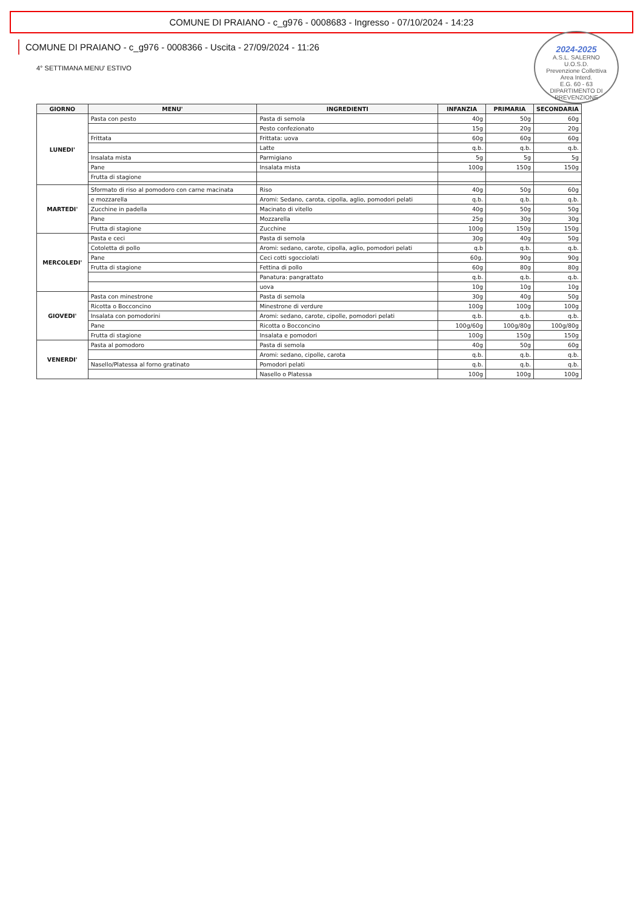COMUNE DI PRAIANO - c_g976 - 0008683 - Ingresso - 07/10/2024 - 14:23
2024-2025
A.S.L. SALERNO
U.O.S.D.
Prevenzione Collettiva
Area Interd.
E.G. 60 - 63
DIPARTIMENTO DI PREVENZIONE
COMUNE DI PRAIANO - c_g976 - 0008366 - Uscita - 27/09/2024 - 11:26
4° SETTIMANA MENU' ESTIVO
| GIORNO | MENU' | INGREDIENTI | INFANZIA | PRIMARIA | SECONDARIA |
| --- | --- | --- | --- | --- | --- |
| LUNEDI' | Pasta con pesto | Pasta di semola | 40g | 50g | 60g |
| | | Pesto confezionato | 15g | 20g | 20g |
| | Frittata | Frittata: uova | 60g | 60g | 60g |
| | | Latte | q.b. | q.b. | q.b. |
| | Insalata mista | Parmigiano | 5g | 5g | 5g |
| | Pane | Insalata mista | 100g | 150g | 150g |
| | Frutta di stagione | | | | |
| MARTEDI' | Sformato di riso al pomodoro con carne macinata | Riso | 40g | 50g | 60g |
| | e mozzarella | Aromi: Sedano, carota, cipolla, aglio, pomodori pelati | q.b. | q.b. | q.b. |
| | Zucchine in padella | Macinato di vitello | 40g | 50g | 50g |
| | Pane | Mozzarella | 25g | 30g | 30g |
| | Frutta di stagione | Zucchine | 100g | 150g | 150g |
| MERCOLEDI' | Pasta e ceci | Pasta di semola | 30g | 40g | 50g |
| | Cotoletta di pollo | Aromi: sedano, carote, cipolla, aglio, pomodori pelati | q.b | q.b. | q.b. |
| | Pane | Ceci cotti sgocciolati | 60g. | 90g | 90g |
| | Frutta di stagione | Fettina di pollo | 60g | 80g | 80g |
| | | Panatura: pangrattato | q.b. | q.b. | q.b. |
| | | uova | 10g | 10g | 10g |
| GIOVEDI' | Pasta con minestrone | Pasta di semola | 30g | 40g | 50g |
| | Ricotta o Bocconcino | Minestrone di verdure | 100g | 100g | 100g |
| | Insalata con pomodorini | Aromi: sedano, carote, cipolle, pomodori pelati | q.b. | q.b. | q.b. |
| | Pane | Ricotta o Bocconcino | 100g/60g | 100g/80g | 100g/80g |
| | Frutta di stagione | Insalata e pomodori | 100g | 150g | 150g |
| VENERDI' | Pasta al pomodoro | Pasta di semola | 40g | 50g | 60g |
| | | Aromi: sedano, cipolle, carota | q.b. | q.b. | q.b. |
| | Nasello/Platessa al forno gratinato | Pomodori pelati | q.b. | q.b. | q.b. |
| | | Nasello o Platessa | 100g | 100g | 100g |